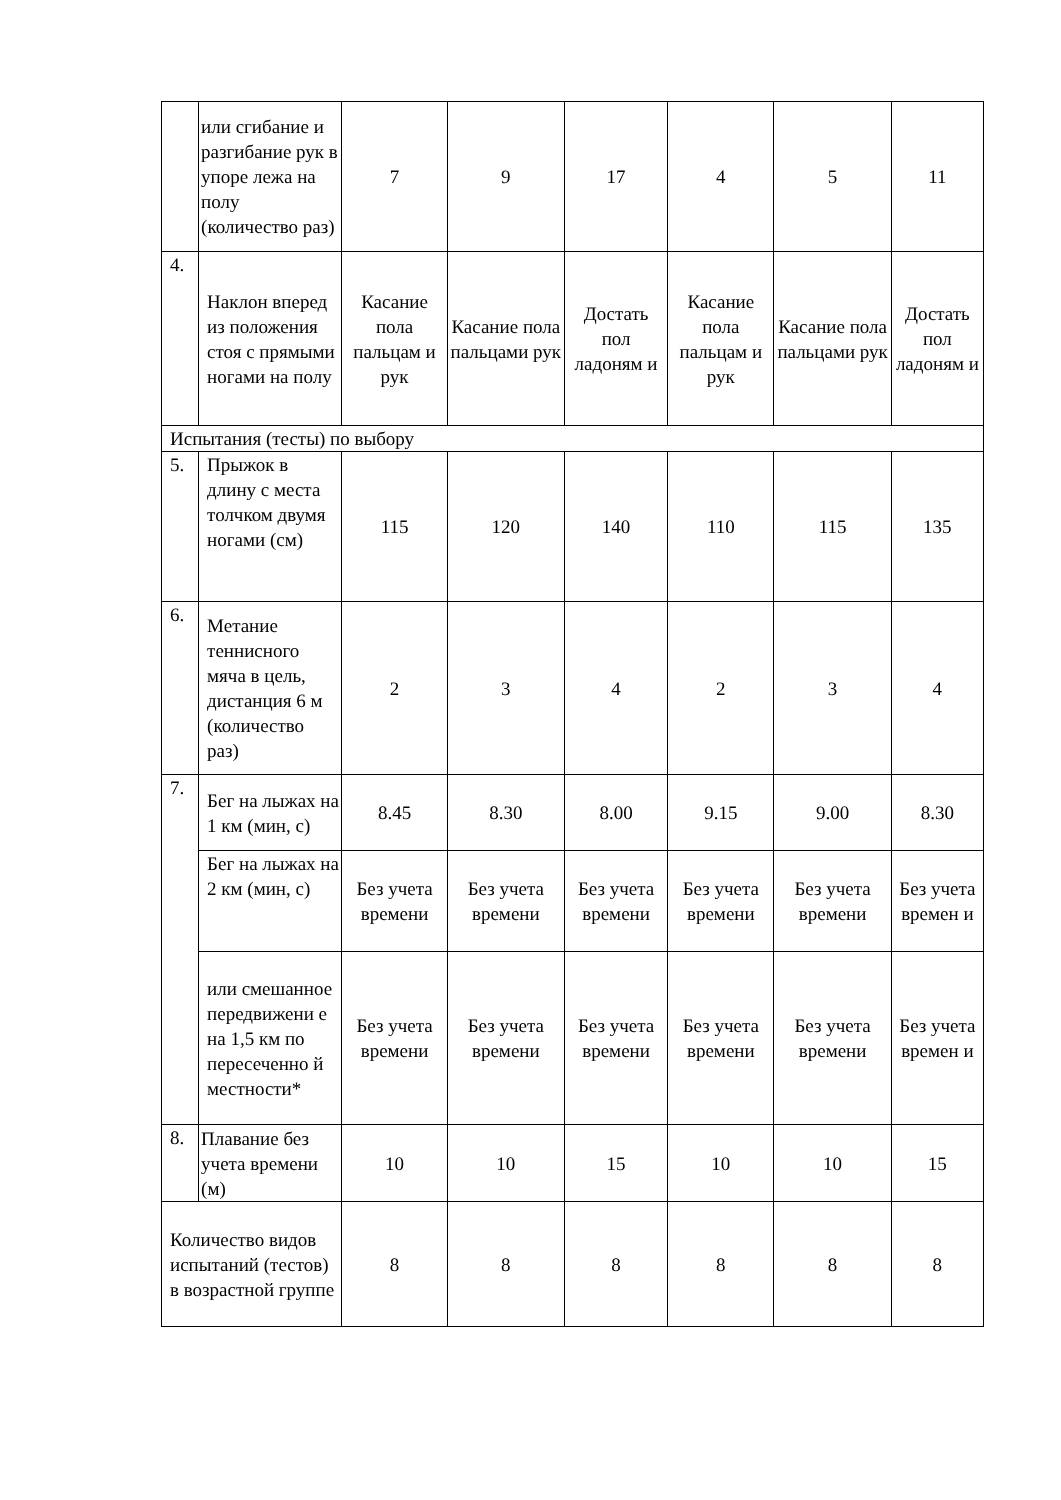| | или сгибание и разгибание рук в упоре лежа на полу (количество раз) | 7 | 9 | 17 | 4 | 5 | 11 |
| 4. | Наклон вперед из положения стоя с прямыми ногами на полу | Касание пола пальцам и рук | Касание пола пальцами рук | Достать пол ладоням и | Касание пола пальцам и рук | Касание пола пальцами рук | Достать пол ладоням и |
| Испытания (тесты) по выбору | | | | | | | |
| 5. | Прыжок в длину с места толчком двумя ногами (см) | 115 | 120 | 140 | 110 | 115 | 135 |
| 6. | Метание теннисного мяча в цель, дистанция 6 м (количество раз) | 2 | 3 | 4 | 2 | 3 | 4 |
| 7. | Бег на лыжах на 1 км (мин, с) | 8.45 | 8.30 | 8.00 | 9.15 | 9.00 | 8.30 |
| | Бег на лыжах на 2 км (мин, с) | Без учета времени | Без учета времени | Без учета времени | Без учета времени | Без учета времени | Без учета времен и |
| | или смешанное передвижени е на 1,5 км по пересеченно й местности* | Без учета времени | Без учета времени | Без учета времени | Без учета времени | Без учета времени | Без учета времен и |
| 8. | Плавание без учета времени (м) | 10 | 10 | 15 | 10 | 10 | 15 |
| Количество видов испытаний (тестов) в возрастной группе | | 8 | 8 | 8 | 8 | 8 | 8 |